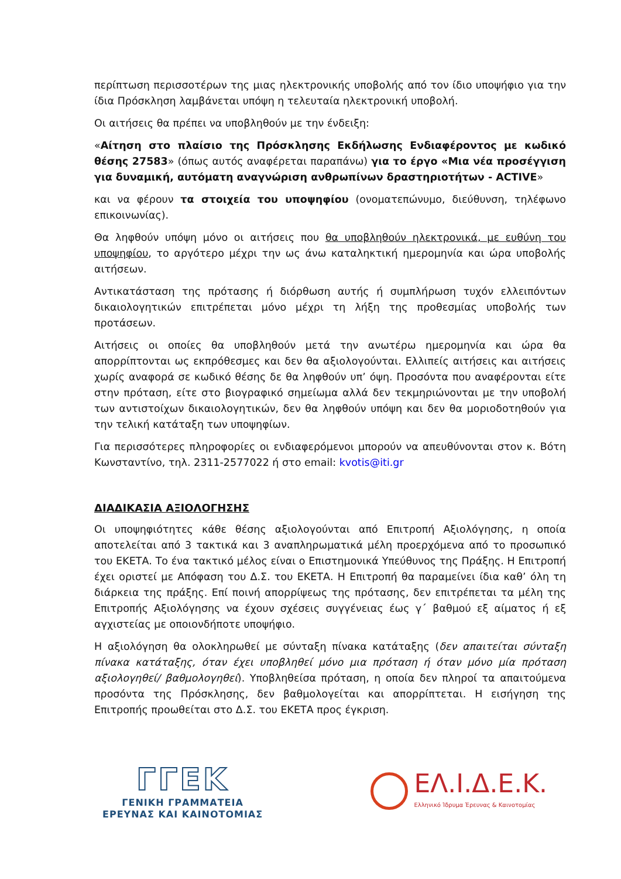περίπτωση περισσοτέρων της μιας ηλεκτρονικής υποβολής από τον ίδιο υποψήφιο για την ίδια Πρόσκληση λαμβάνεται υπόψη η τελευταία ηλεκτρονική υποβολή.
Οι αιτήσεις θα πρέπει να υποβληθούν με την ένδειξη:
«Αίτηση στο πλαίσιο της Πρόσκλησης Εκδήλωσης Ενδιαφέροντος με κωδικό θέσης 27583» (όπως αυτός αναφέρεται παραπάνω) για το έργο «Μια νέα προσέγγιση για δυναμική, αυτόματη αναγνώριση ανθρωπίνων δραστηριοτήτων - ACTIVE»
και να φέρουν τα στοιχεία του υποψηφίου (ονοματεπώνυμο, διεύθυνση, τηλέφωνο επικοινωνίας).
Θα ληφθούν υπόψη μόνο οι αιτήσεις που θα υποβληθούν ηλεκτρονικά, με ευθύνη του υποψηφίου, το αργότερο μέχρι την ως άνω καταληκτική ημερομηνία και ώρα υποβολής αιτήσεων.
Αντικατάσταση της πρότασης ή διόρθωση αυτής ή συμπλήρωση τυχόν ελλειπόντων δικαιολογητικών επιτρέπεται μόνο μέχρι τη λήξη της προθεσμίας υποβολής των προτάσεων.
Αιτήσεις οι οποίες θα υποβληθούν μετά την ανωτέρω ημερομηνία και ώρα θα απορρίπτονται ως εκπρόθεσμες και δεν θα αξιολογούνται. Ελλιπείς αιτήσεις και αιτήσεις χωρίς αναφορά σε κωδικό θέσης δε θα ληφθούν υπ’ όψη. Προσόντα που αναφέρονται είτε στην πρόταση, είτε στο βιογραφικό σημείωμα αλλά δεν τεκμηριώνονται με την υποβολή των αντιστοίχων δικαιολογητικών, δεν θα ληφθούν υπόψη και δεν θα μοριοδοτηθούν για την τελική κατάταξη των υποψηφίων.
Για περισσότερες πληροφορίες οι ενδιαφερόμενοι μπορούν να απευθύνονται στον κ. Βότη Κωνσταντίνο, τηλ. 2311-2577022 ή στο email: kvotis@iti.gr
ΔΙΑΔΙΚΑΣΙΑ ΑΞΙΟΛΟΓΗΣΗΣ
Οι υποψηφιότητες κάθε θέσης αξιολογούνται από Επιτροπή Αξιολόγησης, η οποία αποτελείται από 3 τακτικά και 3 αναπληρωματικά μέλη προερχόμενα από το προσωπικό του ΕΚΕΤΑ. Το ένα τακτικό μέλος είναι ο Επιστημονικά Υπεύθυνος της Πράξης. Η Επιτροπή έχει οριστεί με Απόφαση του Δ.Σ. του ΕΚΕΤΑ. Η Επιτροπή θα παραμείνει ίδια καθ’ όλη τη διάρκεια της πράξης. Επί ποινή απορρίψεως της πρότασης, δεν επιτρέπεται τα μέλη της Επιτροπής Αξιολόγησης να έχουν σχέσεις συγγένειας έως γ΄ βαθμού εξ αίματος ή εξ αγχιστείας με οποιονδήποτε υποψήφιο.
Η αξιολόγηση θα ολοκληρωθεί με σύνταξη πίνακα κατάταξης (δεν απαιτείται σύνταξη πίνακα κατάταξης, όταν έχει υποβληθεί μόνο μια πρόταση ή όταν μόνο μία πρόταση αξιολογηθεί/ βαθμολογηθεί). Υποβληθείσα πρόταση, η οποία δεν πληροί τα απαιτούμενα προσόντα της Πρόσκλησης, δεν βαθμολογείται και απορρίπτεται. Η εισήγηση της Επιτροπής προωθείται στο Δ.Σ. του ΕΚΕΤΑ προς έγκριση.
ΓΓΕΚ
ΓΕΝΙΚΗ ΓΡΑΜΜΑΤΕΙΑ
ΕΡΕΥΝΑΣ ΚΑΙ ΚΑΙΝΟΤΟΜΙΑΣ
ΕΛ.Ι.Δ.Ε.Κ.
Ελληνικό Ίδρυμα Έρευνας & Καινοτομίας